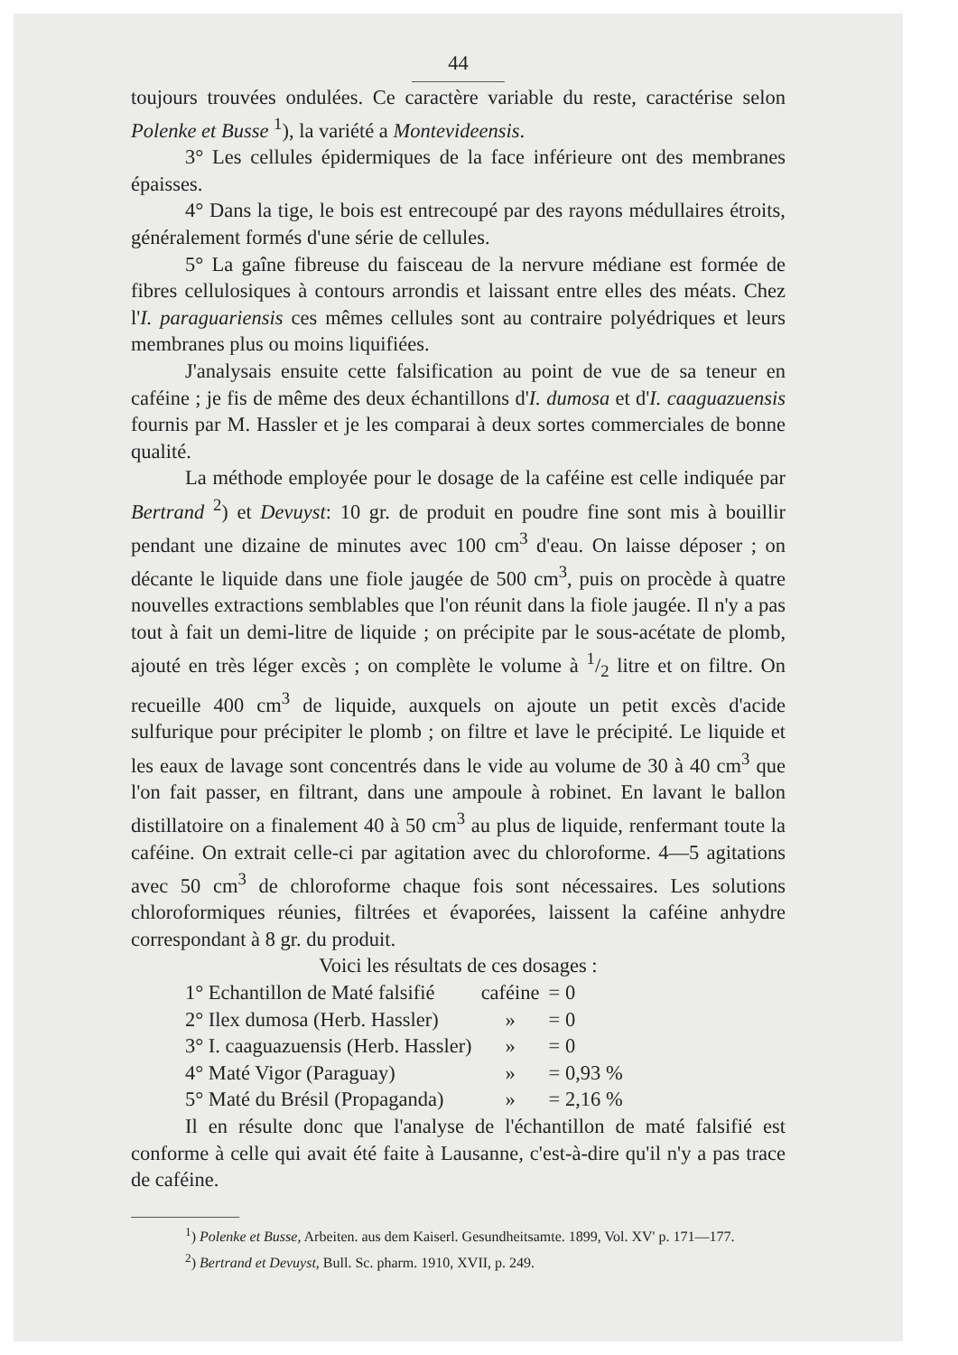44
toujours trouvées ondulées. Ce caractère variable du reste, caractérise selon Polenke et Busse <sup>1</sup>), la variété a Montevideensis.
3° Les cellules épidermiques de la face inférieure ont des membranes épaisses.
4° Dans la tige, le bois est entrecoupé par des rayons médullaires étroits, généralement formés d'une série de cellules.
5° La gaîne fibreuse du faisceau de la nervure médiane est formée de fibres cellulosiques à contours arrondis et laissant entre elles des méats. Chez l'I. paraguariensis ces mêmes cellules sont au contraire polyédriques et leurs membranes plus ou moins liquifiées.
J'analysais ensuite cette falsification au point de vue de sa teneur en caféine ; je fis de même des deux échantillons d'I. dumosa et d'I. caaguazuensis fournis par M. Hassler et je les comparai à deux sortes commerciales de bonne qualité.
La méthode employée pour le dosage de la caféine est celle indiquée par Bertrand <sup>2</sup>) et Devuyst: 10 gr. de produit en poudre fine sont mis à bouillir pendant une dizaine de minutes avec 100 cm<sup>3</sup> d'eau. On laisse déposer ; on décante le liquide dans une fiole jaugée de 500 cm<sup>3</sup>, puis on procède à quatre nouvelles extractions semblables que l'on réunit dans la fiole jaugée. Il n'y a pas tout à fait un demi-litre de liquide ; on précipite par le sous-acétate de plomb, ajouté en très léger excès ; on complète le volume à 1/2 litre et on filtre. On recueille 400 cm<sup>3</sup> de liquide, auxquels on ajoute un petit excès d'acide sulfurique pour précipiter le plomb ; on filtre et lave le précipité. Le liquide et les eaux de lavage sont concentrés dans le vide au volume de 30 à 40 cm<sup>3</sup> que l'on fait passer, en filtrant, dans une ampoule à robinet. En lavant le ballon distillatoire on a finalement 40 à 50 cm<sup>3</sup> au plus de liquide, renfermant toute la caféine. On extrait celle-ci par agitation avec du chloroforme. 4—5 agitations avec 50 cm<sup>3</sup> de chloroforme chaque fois sont nécessaires. Les solutions chloroformiques réunies, filtrées et évaporées, laissent la caféine anhydre correspondant à 8 gr. du produit.
Voici les résultats de ces dosages :
| 1° Echantillon de Maté falsifié | caféine | = 0 |
| 2° Ilex dumosa (Herb. Hassler) | » | = 0 |
| 3° I. caaguazuensis (Herb. Hassler) | » | = 0 |
| 4° Maté Vigor (Paraguay) | » | = 0,93 % |
| 5° Maté du Brésil (Propaganda) | » | = 2,16 % |
Il en résulte donc que l'analyse de l'échantillon de maté falsifié est conforme à celle qui avait été faite à Lausanne, c'est-à-dire qu'il n'y a pas trace de caféine.
<sup>1</sup>) Polenke et Busse, Arbeiten. aus dem Kaiserl. Gesundheitsamte. 1899, Vol. XV' p. 171—177.
<sup>2</sup>) Bertrand et Devuyst, Bull. Sc. pharm. 1910, XVII, p. 249.